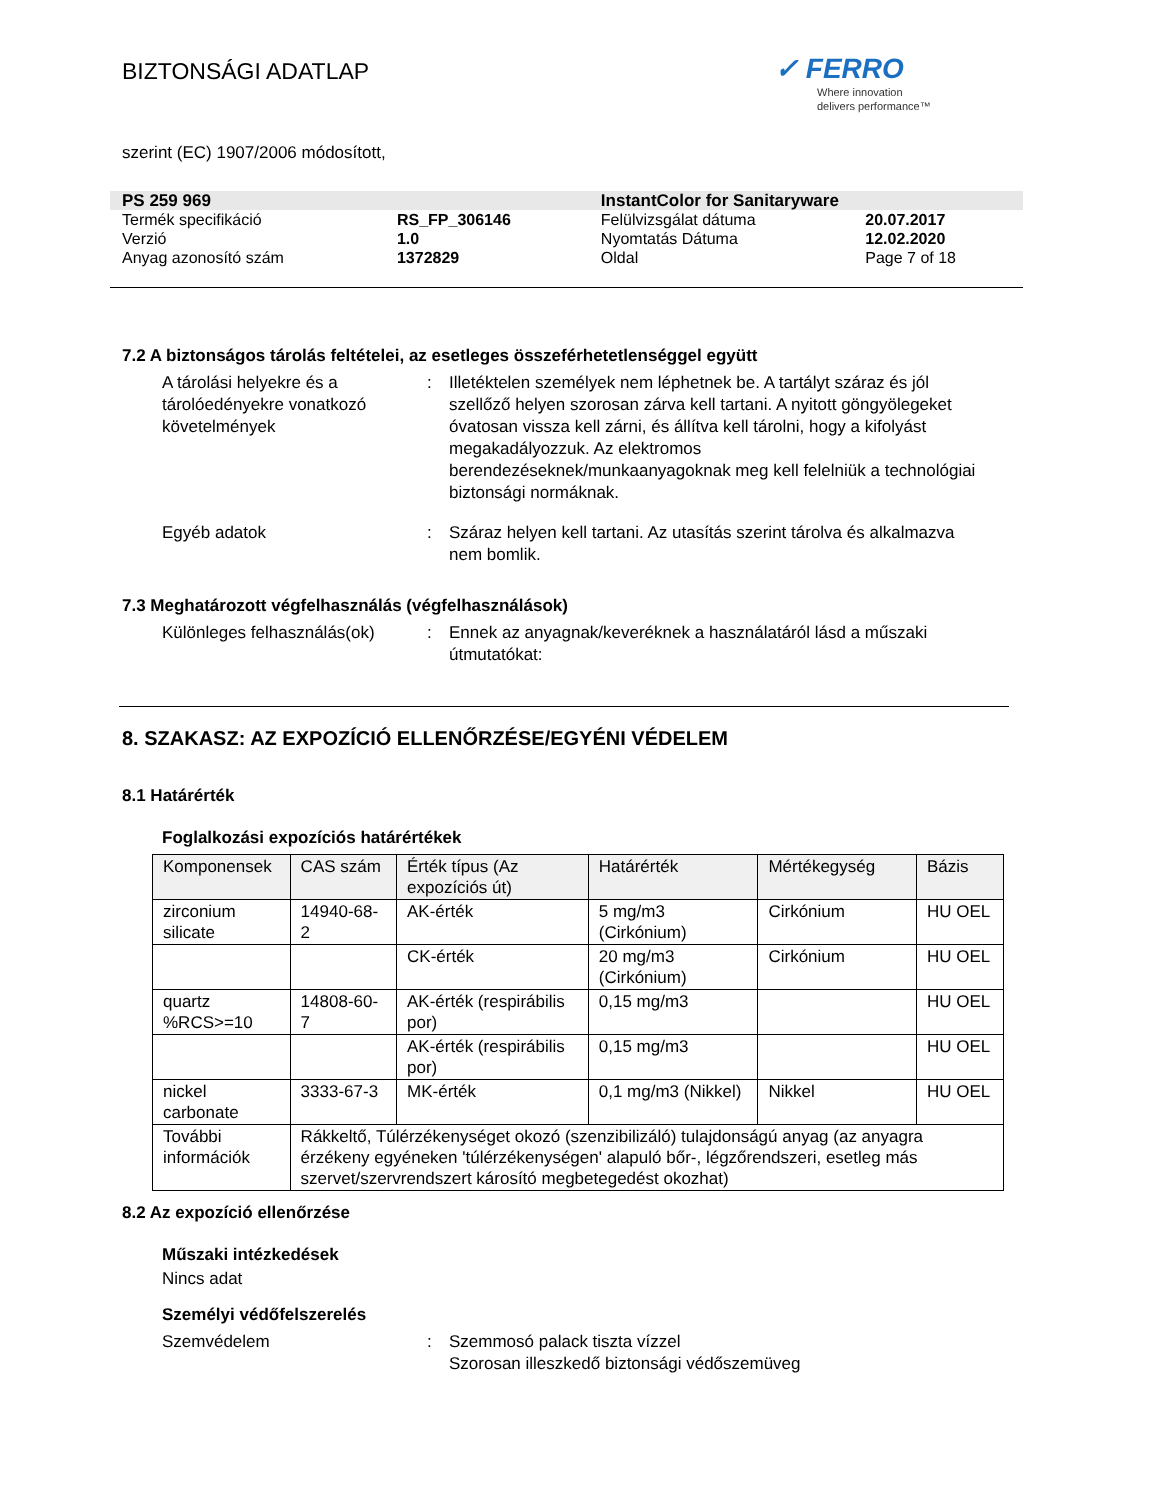BIZTONSÁGI ADATLAP
✓ FERRO
Where innovation
delivers performance™
szerint (EC) 1907/2006 módosított,
| PS 259 969 | | InstantColor for Sanitaryware | |
| Termék specifikáció | RS_FP_306146 | Felülvizsgálat dátuma | 20.07.2017 |
| Verzió | 1.0 | Nyomtatás Dátuma | 12.02.2020 |
| Anyag azonosító szám | 1372829 | Oldal | Page 7 of 18 |
7.2 A biztonságos tárolás feltételei, az esetleges összeférhetetlenséggel együtt
A tárolási helyekre és a tárolóedényekre vonatkozó követelmények
: Illetéktelen személyek nem léphetnek be. A tartályt száraz és jól szellőző helyen szorosan zárva kell tartani. A nyitott göngyölegeket óvatosan vissza kell zárni, és állítva kell tárolni, hogy a kifolyást megakadályozzuk. Az elektromos berendezéseknek/munkaanyagoknak meg kell felelniük a technológiai biztonsági normáknak.
Egyéb adatok : Száraz helyen kell tartani. Az utasítás szerint tárolva és alkalmazva nem bomlik.
7.3 Meghatározott végfelhasználás (végfelhasználások)
Különleges felhasználás(ok)
: Ennek az anyagnak/keveréknek a használatáról lásd a műszaki útmutatókat:
8. SZAKASZ: AZ EXPOZÍCIÓ ELLENŐRZÉSE/EGYÉNI VÉDELEM
8.1 Határérték
Foglalkozási expozíciós határértékek
| Komponensek | CAS szám | Érték típus (Az expozíciós út) | Határérték | Mértékegység | Bázis |
| --- | --- | --- | --- | --- | --- |
| zirconium silicate | 14940-68-2 | AK-érték | 5 mg/m3 (Cirkónium) | Cirkónium | HU OEL |
| | | CK-érték | 20 mg/m3 (Cirkónium) | Cirkónium | HU OEL |
| quartz %RCS>=10 | 14808-60-7 | AK-érték (respirábilis por) | 0,15 mg/m3 | | HU OEL |
| | | AK-érték (respirábilis por) | 0,15 mg/m3 | | HU OEL |
| nickel carbonate | 3333-67-3 | MK-érték | 0,1 mg/m3 (Nikkel) | Nikkel | HU OEL |
| További információk | Rákkeltő, Túlérzékenységet okozó (szenzibilizáló) tulajdonságú anyag (az anyagra érzékeny egyéneken 'túlérzékenységen' alapuló bőr-, légzőrendszeri, esetleg más szervet/szervrendszert károsító megbetegedést okozhat) | | | | |
8.2 Az expozíció ellenőrzése
Műszaki intézkedések
Nincs adat
Személyi védőfelszerelés
Szemvédelem : Szemmosó palack tiszta vízzel
Szorosan illeszkedő biztonsági védőszemüveg